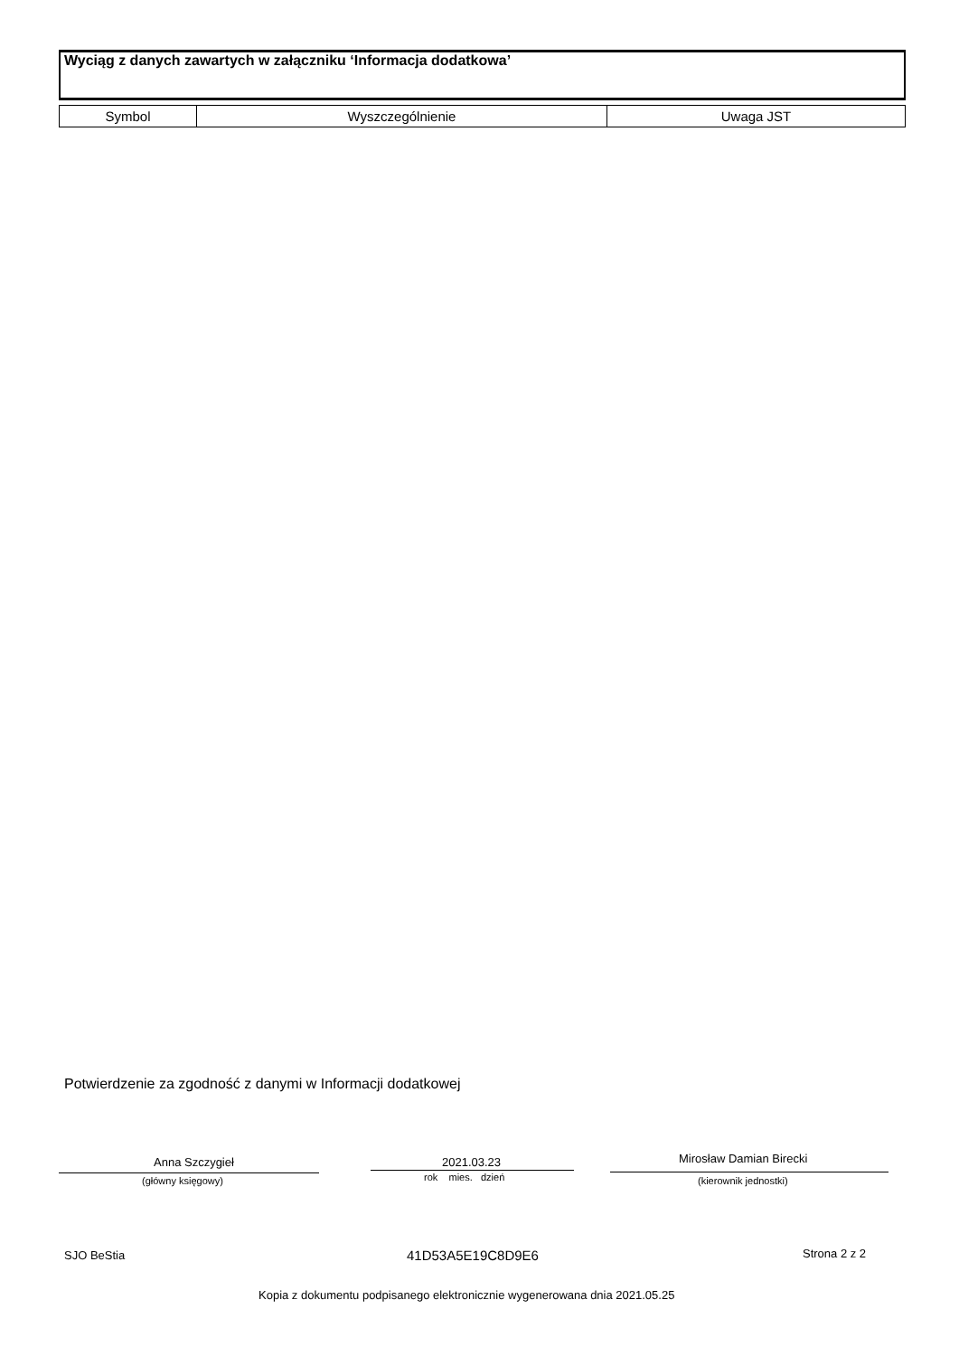Wyciąg z danych zawartych w załączniku ‘Informacja dodatkowa’
| Symbol | Wyszczególnienie | Uwaga JST |
| --- | --- | --- |
Potwierdzenie za zgodność z danymi w Informacji dodatkowej
Anna Szczygieł
(główny księgowy)
2021.03.23
rok mies. dzień
Mirosław Damian Birecki
(kierownik jednostki)
SJO BeStia 41D53A5E19C8D9E6 Strona 2 z 2
Kopia z dokumentu podpisanego elektronicznie wygenerowana dnia 2021.05.25